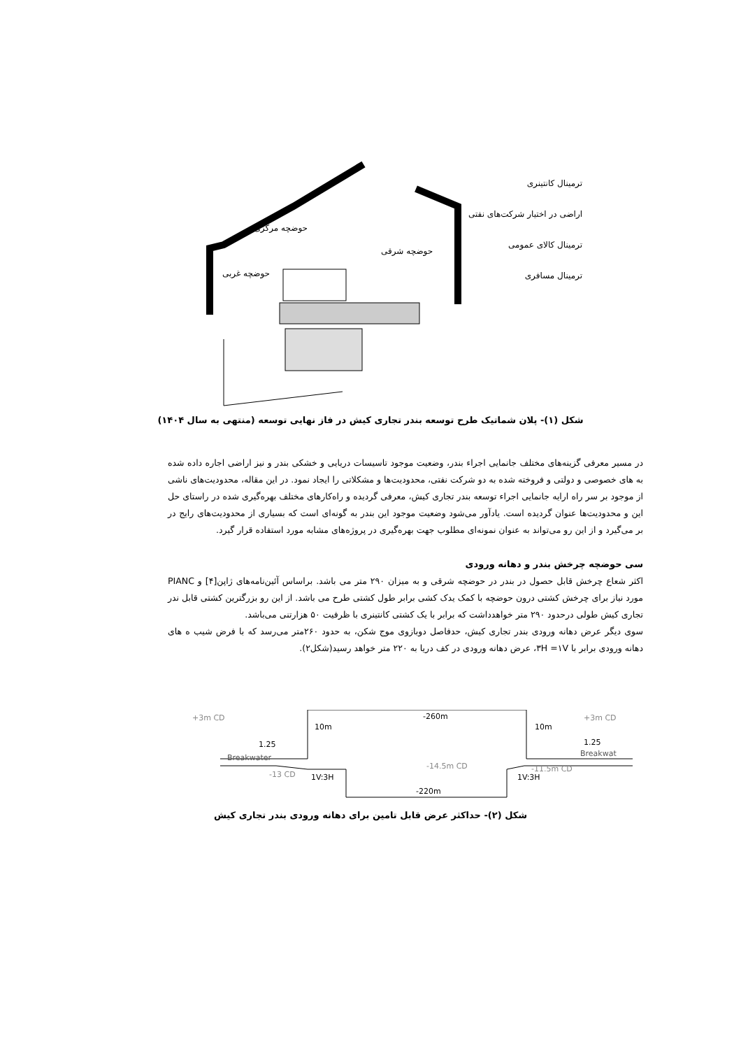حوضچه مرکزی
حوضچه شرقی
حوضچه غربی
ترمینال کانتینری
اراضی در اختیار شرکت‌های نفتی
ترمینال کالای عمومی
ترمینال مسافری
شکل (۱)- پلان شماتیک طرح توسعه بندر تجاری کیش در فاز نهایی توسعه (منتهی به سال ۱۴۰۴)
در مسیر معرفی گزینه‌های مختلف جانمایی اجراء بندر، وضعیت موجود تاسیسات دریایی و خشکی بندر و نیز اراضی اجاره داده شده به های خصوصی و دولتی و فروخته شده به دو شرکت نفتی، محدودیت‌ها و مشکلاتی را ایجاد نمود. در این مقاله، محدودیت‌های ناشی از موجود بر سر راه ارایه جانمایی اجراء توسعه بندر تجاری کیش، معرفی گردیده و راه‌کارهای مختلف بهره‌گیری شده در راستای حل این و محدودیت‌ها عنوان گردیده است. یادآور می‌شود وضعیت موجود این بندر به گونه‌ای است که بسیاری از محدودیت‌های رایج در بر می‌گیرد و از این رو می‌تواند به عنوان نمونه‌ای مطلوب جهت بهره‌گیری در پروژه‌های مشابه مورد استفاده قرار گیرد.
سی حوضچه چرخش بندر و دهانه ورودی
اکثر شعاع چرخش قابل حصول در بندر در حوضچه شرقی و به میزان ۲۹۰ متر می باشد. براساس آئین‌نامه‌های ژاپن[۴] و PIANC مورد نیاز برای چرخش کشتی درون حوضچه با کمک یدک کشی برابر طول کشتی طرح می باشد. از این رو بزرگترین کشتی قابل ندر تجاری کیش طولی درحدود ۲۹۰ متر خواهدداشت که برابر با یک کشتی کانتینری با ظرفیت ۵۰ هزارتنی می‌باشد.
سوی دیگر عرض دهانه ورودی بندر تجاری کیش، حدفاصل دوبازوی موج شکن، به حدود ۲۶۰متر می‌رسد که با فرض شیب ه های دهانه ورودی برابر با ۳H =۱V، عرض دهانه ورودی در کف دریا به ۲۲۰ متر خواهد رسید(شکل۲).
-260m
+3m CD
+3m CD
10m
10m
1.25
1.25
Breakwater
Breakwat
-13 CD
-14.5m CD
-11.5m CD
1V:3H
1V:3H
-220m
شکل (۲)- حداکثر عرض قابل تامین برای دهانه ورودی بندر تجاری کیش